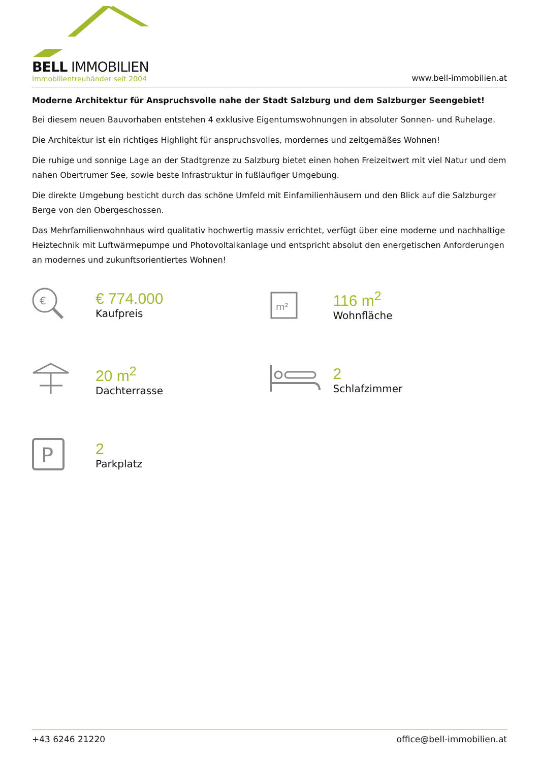BELL IMMOBILIEN
Immobilientreuhänder seit 2004
www.bell-immobilien.at
Moderne Architektur für Anspruchsvolle nahe der Stadt Salzburg und dem Salzburger Seengebiet!
Bei diesem neuen Bauvorhaben entstehen 4 exklusive Eigentumswohnungen in absoluter Sonnen- und Ruhelage.
Die Architektur ist ein richtiges Highlight für anspruchsvolles, mordernes und zeitgemäßes Wohnen!
Die ruhige und sonnige Lage an der Stadtgrenze zu Salzburg bietet einen hohen Freizeitwert mit viel Natur und dem nahen Obertrumer See, sowie beste Infrastruktur in fußläufiger Umgebung.
Die direkte Umgebung besticht durch das schöne Umfeld mit Einfamilienhäusern und den Blick auf die Salzburger Berge von den Obergeschossen.
Das Mehrfamilienwohnhaus wird qualitativ hochwertig massiv errichtet, verfügt über eine moderne und nachhaltige Heiztechnik mit Luftwärmepumpe und Photovoltaikanlage und entspricht absolut den energetischen Anforderungen an modernes und zukunftsorientiertes Wohnen!
€
€ 774.000
Kaufpreis
m²
116 m<sup>2</sup>
Wohnfläche
20 m<sup>2</sup>
Dachterrasse
2
Schlafzimmer
P
2
Parkplatz
+43 6246 21220 office@bell-immobilien.at